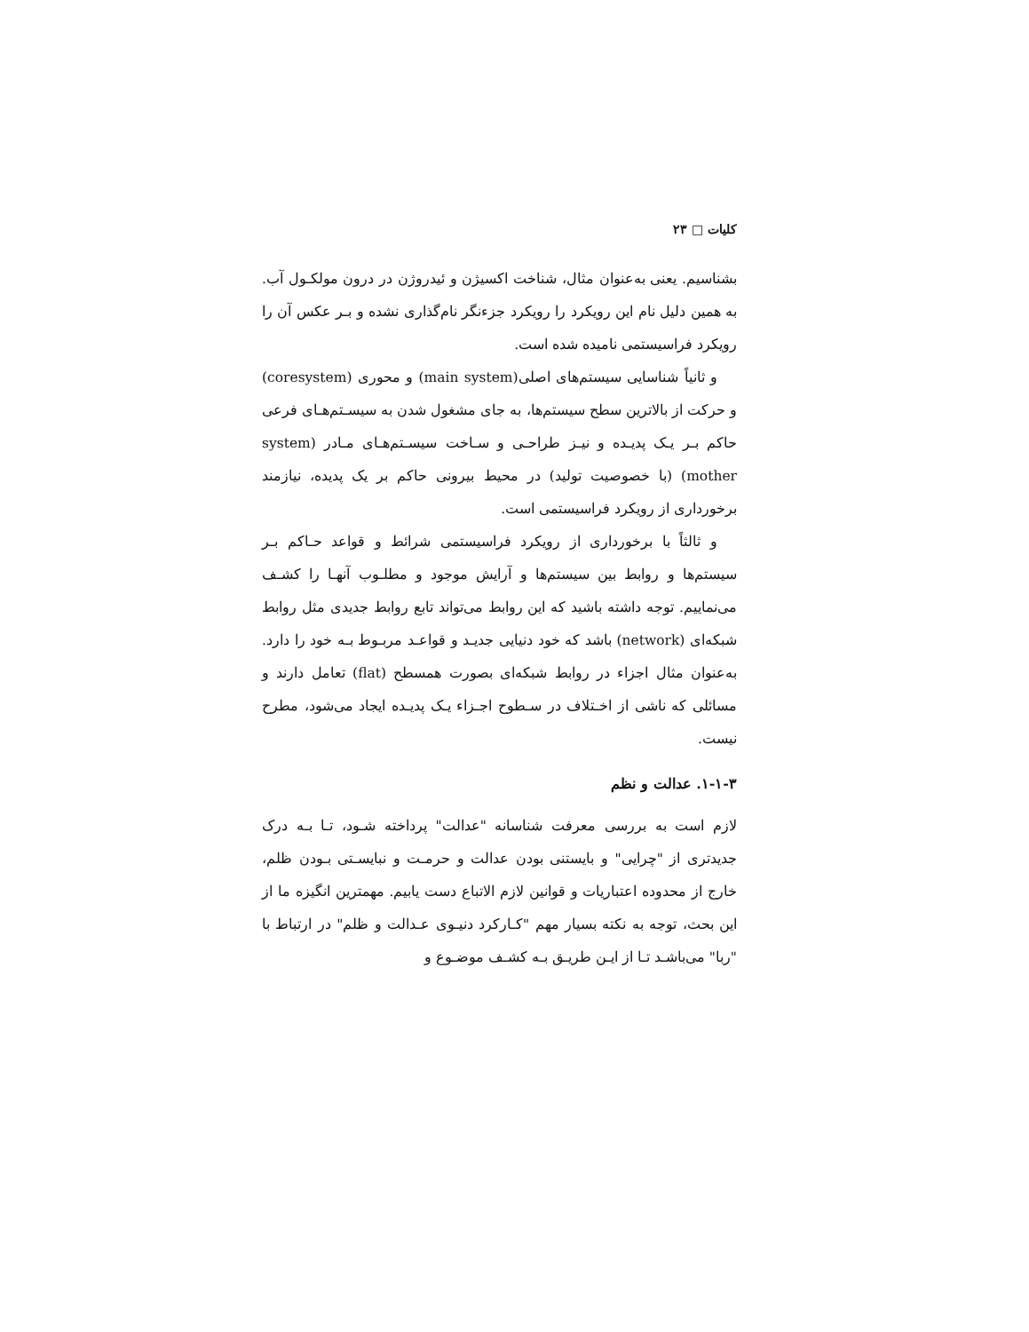کلیات □ ۲۳
بشناسیم. یعنی به‌عنوان مثال، شناخت اکسیژن و ئیدروژن در درون مولکـول آب. به همین دلیل نام این رویکرد را رویکرد جزءنگر نام‌گذاری نشده و بـر عکس آن را رویکرد فراسیستمی نامیده شده است.
و ثانیاً شناسایی سیستم‌های اصلی(main system) و محوری (coresystem) و حرکت از بالاترین سطح سیستم‌ها، به جای مشغول شدن به سیسـتم‌هـای فرعی حاکم بـر یـک پدیـده و نیـز طراحـی و سـاخت سیسـتم‌هـای مـادر (system mother) (با خصوصیت تولید) در محیط بیرونی حاکم بر یک پدیده، نیازمند برخورداری از رویکرد فراسیستمی است.
و ثالثاً با برخورداری از رویکرد فراسیستمی شرائط و قواعد حـاکم بـر سیستم‌ها و روابط بین سیستم‌ها و آرایش موجود و مطلـوب آنهـا را کشـف می‌نماییم. توجه داشته باشید که این روابط می‌تواند تابع روابط جدیدی مثل روابط شبکه‌ای (network) باشد که خود دنیایی جدیـد و قواعـد مربـوط بـه خود را دارد. به‌عنوان مثال اجزاء در روابط شبکه‌ای بصورت همسطح (flat) تعامل دارند و مسائلی که ناشی از اخـتلاف در سـطوح اجـزاء یـک پدیـده ایجاد می‌شود، مطرح نیست.
۱-۱-۳. عدالت و نظم
لازم است به بررسی معرفت شناسانه "عدالت" پرداخته شـود، تـا بـه درک جدیدتری از "چرایی" و بایستنی بودن عدالت و حرمـت و نبایسـتی بـودن ظلم، خارج از محدوده اعتباریات و قوانین لازم الاتباع دست یابیم. مهمترین انگیزه ما از این بحث، توجه به نکته بسیار مهم "کـارکرد دنیـوی عـدالت و ظلم" در ارتباط با "ربا" می‌باشـد تـا از ایـن طریـق بـه کشـف موضـوع و